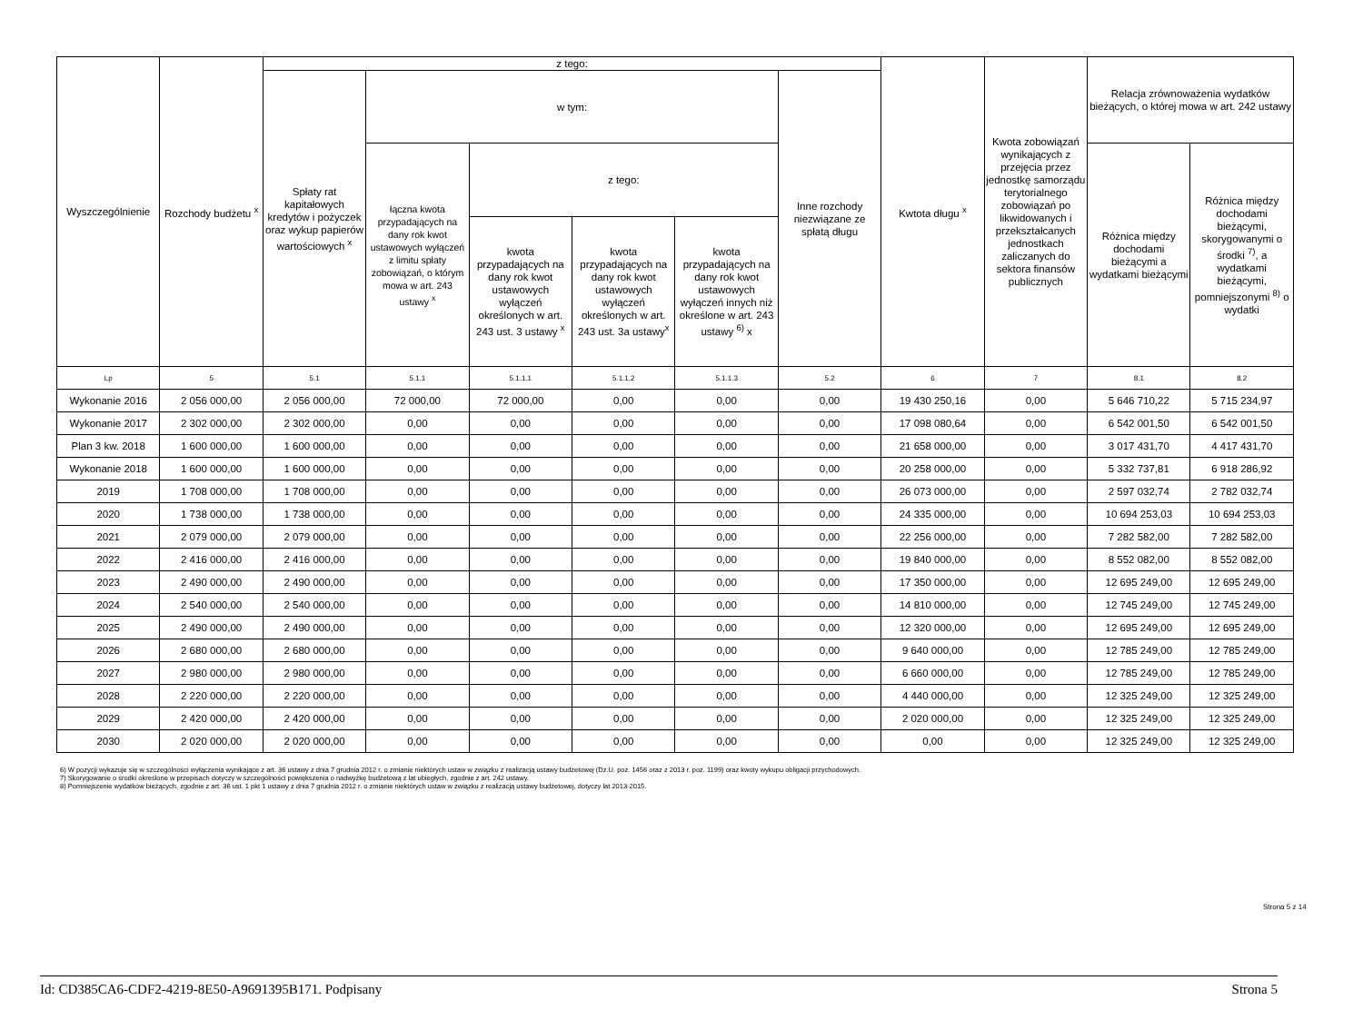| Wyszczególnienie | Rozchody budżetu <sup>x</sup> | z tego: | | | | | | Kwtota długu <sup>x</sup> | Kwota zobowiązań wynikających z przejęcia przez jednostkę samorządu terytorialnego zobowiązań po likwidowanych i przekształcanych jednostkach zaliczanych do sektora finansów publicznych | Relacja zrównoważenia wydatków bieżących, o której mowa w art. 242 ustawy | |
| --- | --- | --- | --- | --- | --- | --- | --- | --- | --- | --- | --- |
| | | Spłaty rat kapitałowych kredytów i pożyczek oraz wykup papierów wartościowych <sup>x</sup> | w tym: | | | | Inne rozchody niezwiązane ze spłatą długu | | | | |
| | | | łączna kwota przypadających na dany rok kwot ustawowych wyłączeń z limitu spłaty zobowiązań, o którym mowa w art. 243 ustawy <sup>x</sup> | z tego: | | | | | | Różnica między dochodami bieżącymi a wydatkami bieżącymi | Różnica między dochodami bieżącymi, skorygowanymi o środki <sup>7)</sup>, a wydatkami bieżącymi, pomniejszonymi <sup>8)</sup> o wydatki |
| | | | | kwota przypadających na dany rok kwot ustawowych wyłączeń określonych w art. 243 ust. 3 ustawy <sup>x</sup> | kwota przypadających na dany rok kwot ustawowych wyłączeń określonych w art. 243 ust. 3a ustawy<sup>x</sup> | kwota przypadających na dany rok kwot ustawowych wyłączeń innych niż określone w art. 243 ustawy <sup>6)</sup> x | | | | | |
| Lp | 5 | 5.1 | 5.1.1 | 5.1.1.1 | 5.1.1.2 | 5.1.1.3 | 5.2 | 6 | 7 | 8.1 | 8.2 |
| Wykonanie 2016 | 2 056 000,00 | 2 056 000,00 | 72 000,00 | 72 000,00 | 0,00 | 0,00 | 0,00 | 19 430 250,16 | 0,00 | 5 646 710,22 | 5 715 234,97 |
| Wykonanie 2017 | 2 302 000,00 | 2 302 000,00 | 0,00 | 0,00 | 0,00 | 0,00 | 0,00 | 17 098 080,64 | 0,00 | 6 542 001,50 | 6 542 001,50 |
| Plan 3 kw. 2018 | 1 600 000,00 | 1 600 000,00 | 0,00 | 0,00 | 0,00 | 0,00 | 0,00 | 21 658 000,00 | 0,00 | 3 017 431,70 | 4 417 431,70 |
| Wykonanie 2018 | 1 600 000,00 | 1 600 000,00 | 0,00 | 0,00 | 0,00 | 0,00 | 0,00 | 20 258 000,00 | 0,00 | 5 332 737,81 | 6 918 286,92 |
| 2019 | 1 708 000,00 | 1 708 000,00 | 0,00 | 0,00 | 0,00 | 0,00 | 0,00 | 26 073 000,00 | 0,00 | 2 597 032,74 | 2 782 032,74 |
| 2020 | 1 738 000,00 | 1 738 000,00 | 0,00 | 0,00 | 0,00 | 0,00 | 0,00 | 24 335 000,00 | 0,00 | 10 694 253,03 | 10 694 253,03 |
| 2021 | 2 079 000,00 | 2 079 000,00 | 0,00 | 0,00 | 0,00 | 0,00 | 0,00 | 22 256 000,00 | 0,00 | 7 282 582,00 | 7 282 582,00 |
| 2022 | 2 416 000,00 | 2 416 000,00 | 0,00 | 0,00 | 0,00 | 0,00 | 0,00 | 19 840 000,00 | 0,00 | 8 552 082,00 | 8 552 082,00 |
| 2023 | 2 490 000,00 | 2 490 000,00 | 0,00 | 0,00 | 0,00 | 0,00 | 0,00 | 17 350 000,00 | 0,00 | 12 695 249,00 | 12 695 249,00 |
| 2024 | 2 540 000,00 | 2 540 000,00 | 0,00 | 0,00 | 0,00 | 0,00 | 0,00 | 14 810 000,00 | 0,00 | 12 745 249,00 | 12 745 249,00 |
| 2025 | 2 490 000,00 | 2 490 000,00 | 0,00 | 0,00 | 0,00 | 0,00 | 0,00 | 12 320 000,00 | 0,00 | 12 695 249,00 | 12 695 249,00 |
| 2026 | 2 680 000,00 | 2 680 000,00 | 0,00 | 0,00 | 0,00 | 0,00 | 0,00 | 9 640 000,00 | 0,00 | 12 785 249,00 | 12 785 249,00 |
| 2027 | 2 980 000,00 | 2 980 000,00 | 0,00 | 0,00 | 0,00 | 0,00 | 0,00 | 6 660 000,00 | 0,00 | 12 785 249,00 | 12 785 249,00 |
| 2028 | 2 220 000,00 | 2 220 000,00 | 0,00 | 0,00 | 0,00 | 0,00 | 0,00 | 4 440 000,00 | 0,00 | 12 325 249,00 | 12 325 249,00 |
| 2029 | 2 420 000,00 | 2 420 000,00 | 0,00 | 0,00 | 0,00 | 0,00 | 0,00 | 2 020 000,00 | 0,00 | 12 325 249,00 | 12 325 249,00 |
| 2030 | 2 020 000,00 | 2 020 000,00 | 0,00 | 0,00 | 0,00 | 0,00 | 0,00 | 0,00 | 0,00 | 12 325 249,00 | 12 325 249,00 |
6) W pozycji wykazuje się w szczególności wyłączenia wynikające z art. 36 ustawy z dnia 7 grudnia 2012 r. o zmianie niektórych ustaw w związku z realizacją ustawy budżetowej (Dz.U. poz. 1456 oraz z 2013 r. poz. 1199) oraz kwoty wykupu obligacji przychodowych.
7) Skorygowanie o środki określone w przepisach dotyczy w szczególności powiększenia o nadwyżkę budżetową z lat ubiegłych, zgodnie z art. 242 ustawy.
8) Pomniejszenie wydatków bieżących, zgodnie z art. 36 ust. 1 pkt 1 ustawy z dnia 7 grudnia 2012 r. o zmianie niektórych ustaw w związku z realizacją ustawy budżetowej, dotyczy lat 2013-2015.
Strona 5 z 14
Id: CD385CA6-CDF2-4219-8E50-A9691395B171. Podpisany Strona 5